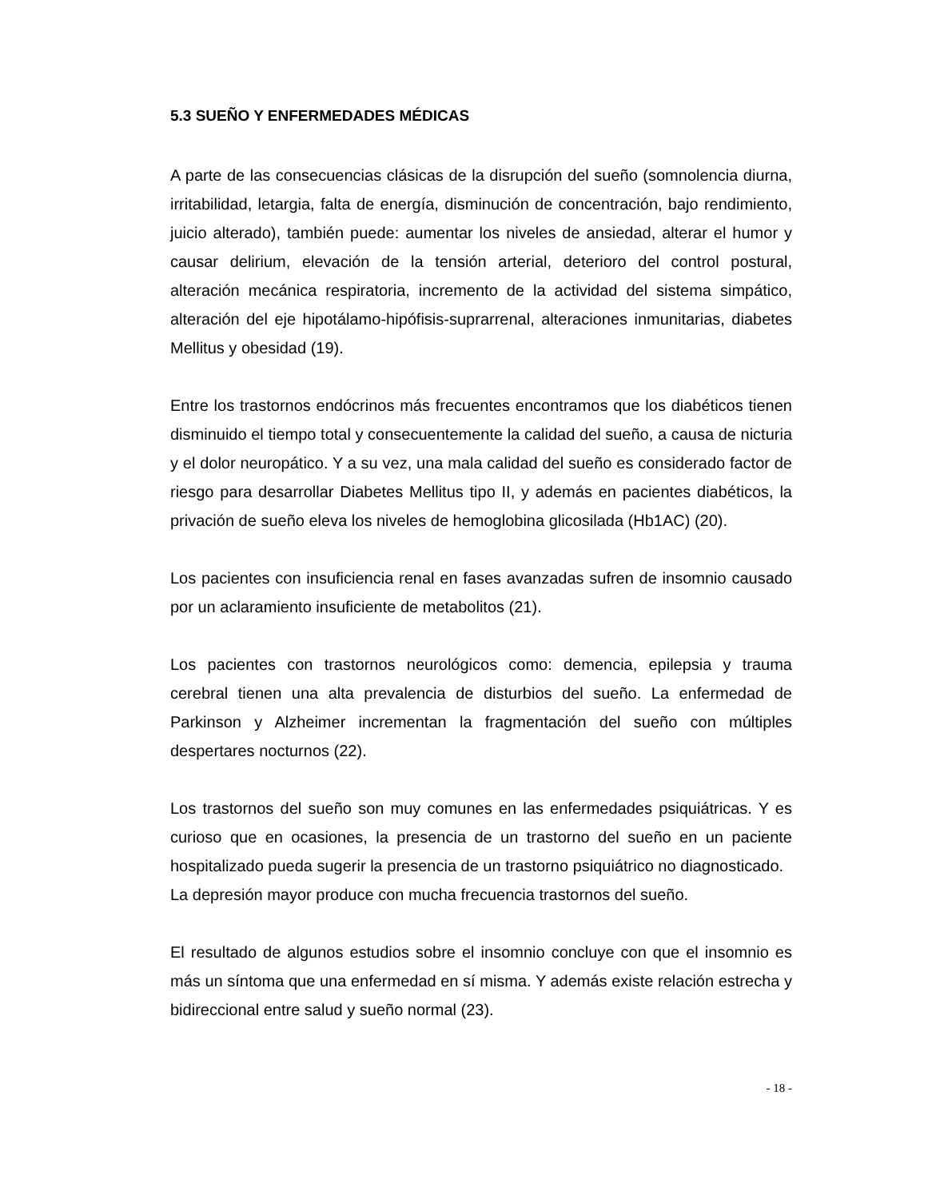5.3 SUEÑO Y ENFERMEDADES MÉDICAS
A parte de las consecuencias clásicas de la disrupción del sueño (somnolencia diurna, irritabilidad, letargia, falta de energía, disminución de concentración, bajo rendimiento, juicio alterado), también puede: aumentar los niveles de ansiedad, alterar el humor y causar delirium, elevación de la tensión arterial, deterioro del control postural, alteración mecánica respiratoria, incremento de la actividad del sistema simpático, alteración del eje hipotálamo-hipófisis-suprarrenal, alteraciones inmunitarias, diabetes Mellitus y obesidad (19).
Entre los trastornos endócrinos más frecuentes encontramos que los diabéticos tienen disminuido el tiempo total y consecuentemente la calidad del sueño, a causa de nicturia y el dolor neuropático. Y a su vez, una mala calidad del sueño es considerado factor de riesgo para desarrollar Diabetes Mellitus tipo II, y además en pacientes diabéticos, la privación de sueño eleva los niveles de hemoglobina glicosilada (Hb1AC) (20).
Los pacientes con insuficiencia renal en fases avanzadas sufren de insomnio causado por un aclaramiento insuficiente de metabolitos (21).
Los pacientes con trastornos neurológicos como: demencia, epilepsia y trauma cerebral tienen una alta prevalencia de disturbios del sueño. La enfermedad de Parkinson y Alzheimer incrementan la fragmentación del sueño con múltiples despertares nocturnos (22).
Los trastornos del sueño son muy comunes en las enfermedades psiquiátricas. Y es curioso que en ocasiones, la presencia de un trastorno del sueño en un paciente hospitalizado pueda sugerir la presencia de un trastorno psiquiátrico no diagnosticado.
La depresión mayor produce con mucha frecuencia trastornos del sueño.
El resultado de algunos estudios sobre el insomnio concluye con que el insomnio es más un síntoma que una enfermedad en sí misma. Y además existe relación estrecha y bidireccional entre salud y sueño normal (23).
- 18 -